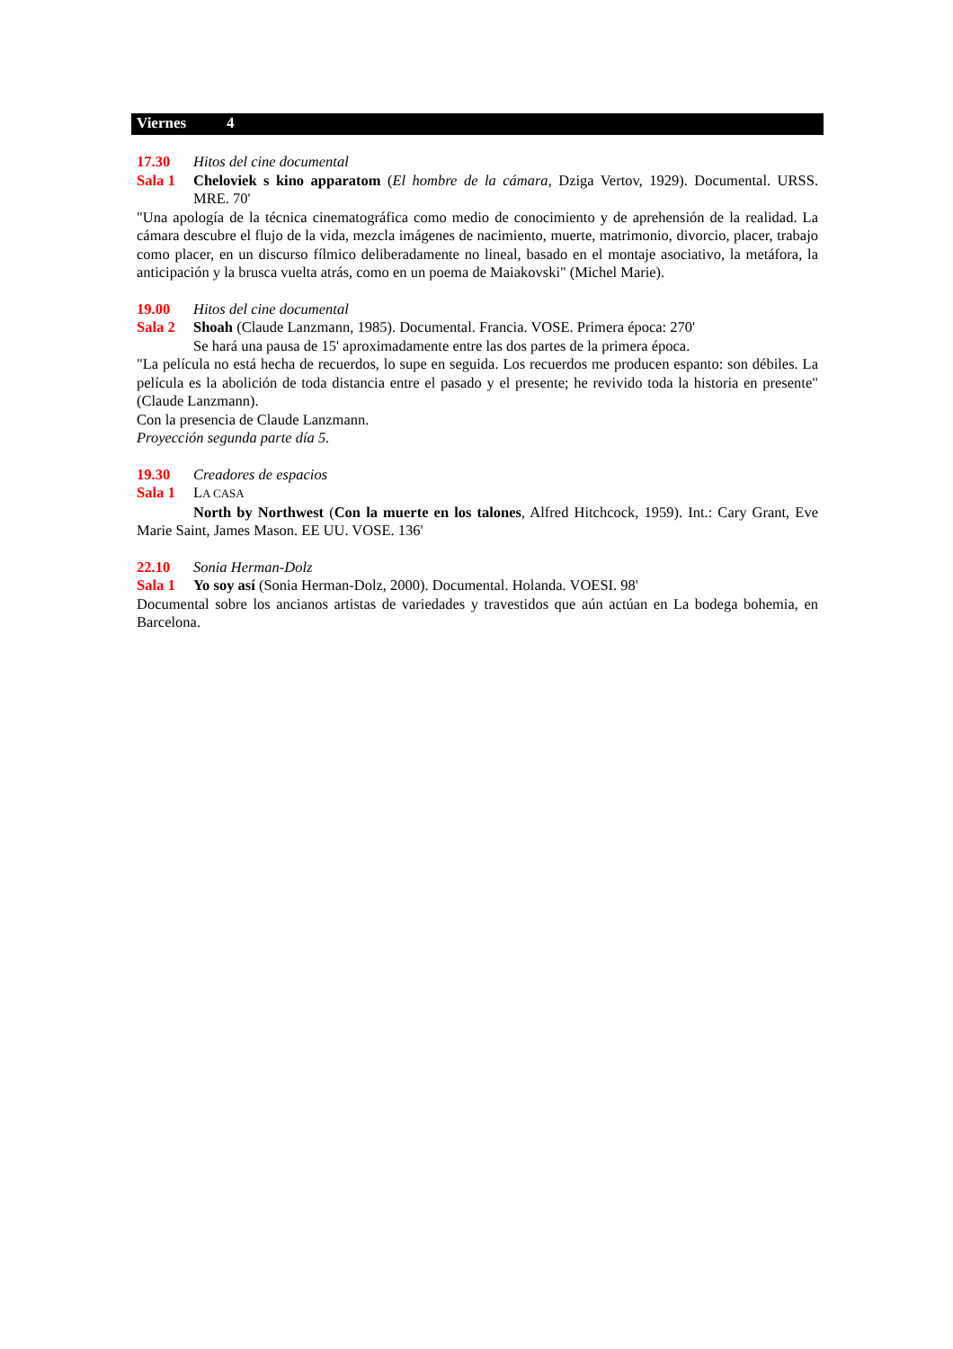Viernes 4
17.30 Hitos del cine documental
Sala 1 Cheloviek s kino apparatom (El hombre de la cámara, Dziga Vertov, 1929). Documental. URSS. MRE. 70'
"Una apología de la técnica cinematográfica como medio de conocimiento y de aprehensión de la realidad. La cámara descubre el flujo de la vida, mezcla imágenes de nacimiento, muerte, matrimonio, divorcio, placer, trabajo como placer, en un discurso fílmico deliberadamente no lineal, basado en el montaje asociativo, la metáfora, la anticipación y la brusca vuelta atrás, como en un poema de Maiakovski" (Michel Marie).
19.00 Hitos del cine documental
Sala 2 Shoah (Claude Lanzmann, 1985). Documental. Francia. VOSE. Primera época: 270'
Se hará una pausa de 15' aproximadamente entre las dos partes de la primera época.
"La película no está hecha de recuerdos, lo supe en seguida. Los recuerdos me producen espanto: son débiles. La película es la abolición de toda distancia entre el pasado y el presente; he revivido toda la historia en presente" (Claude Lanzmann).
Con la presencia de Claude Lanzmann.
Proyección segunda parte día 5.
19.30 Creadores de espacios
Sala 1 LA CASA
North by Northwest (Con la muerte en los talones, Alfred Hitchcock, 1959). Int.: Cary Grant, Eve Marie Saint, James Mason. EE UU. VOSE. 136'
22.10 Sonia Herman-Dolz
Sala 1 Yo soy así (Sonia Herman-Dolz, 2000). Documental. Holanda. VOESI. 98'
Documental sobre los ancianos artistas de variedades y travestidos que aún actúan en La bodega bohemia, en Barcelona.